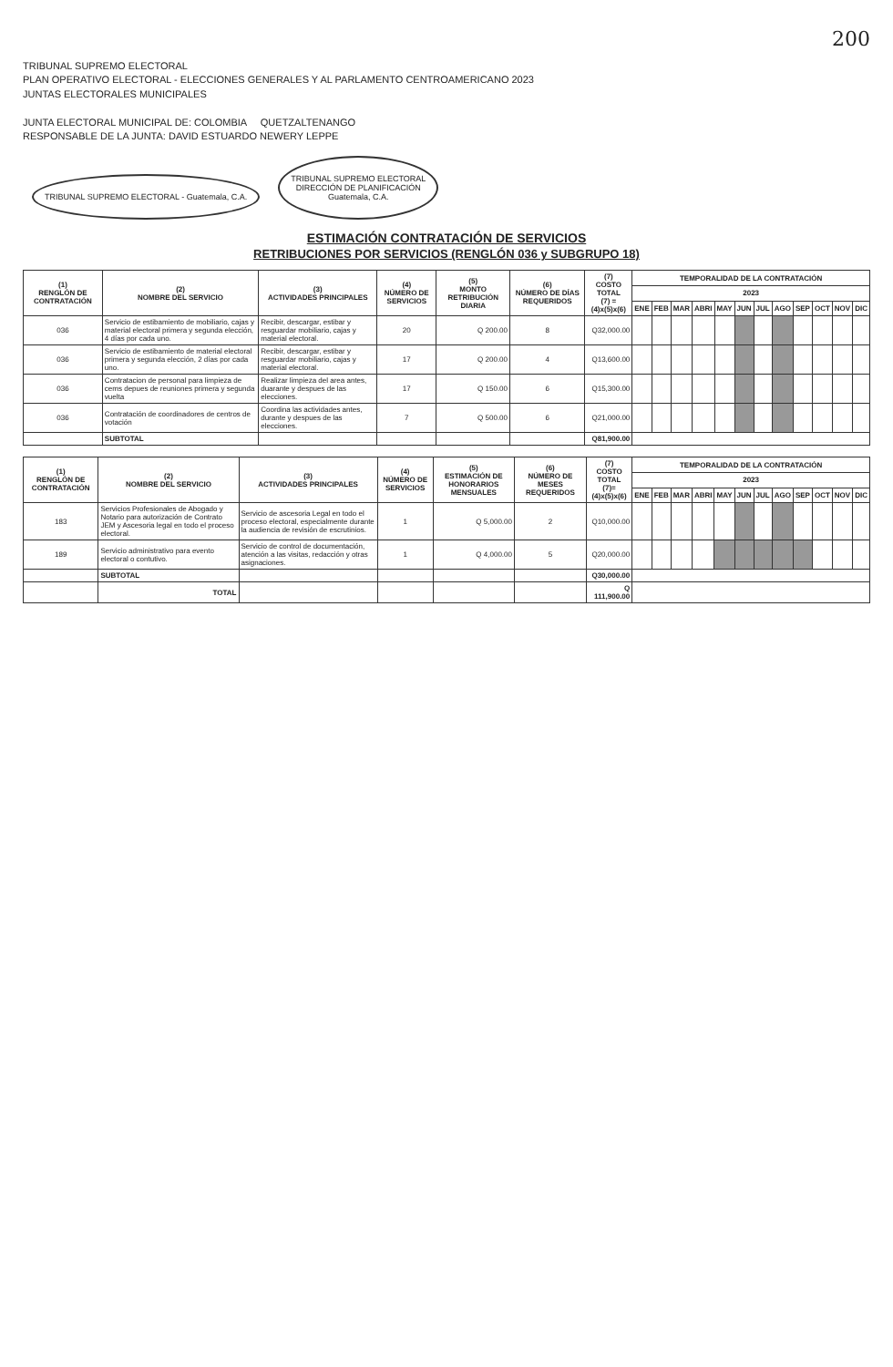200
TRIBUNAL SUPREMO ELECTORAL
PLAN OPERATIVO ELECTORAL - ELECCIONES GENERALES Y AL PARLAMENTO CENTROAMERICANO 2023
JUNTAS ELECTORALES MUNICIPALES
JUNTA ELECTORAL MUNICIPAL DE: COLOMBIA QUETZALTENANGO
RESPONSABLE DE LA JUNTA: DAVID ESTUARDO NEWERY LEPPE
TRIBUNAL SUPREMO ELECTORAL - Guatemala, C.A. TRIBUNAL SUPREMO ELECTORAL
DIRECCIÓN DE PLANIFICACIÓN
Guatemala, C.A.
ESTIMACIÓN CONTRATACIÓN DE SERVICIOS
RETRIBUCIONES POR SERVICIOS (RENGLÓN 036 y SUBGRUPO 18)
| (1) RENGLÓN DE CONTRATACIÓN | (2) NOMBRE DEL SERVICIO | (3) ACTIVIDADES PRINCIPALES | (4) NÚMERO DE SERVICIOS | (5) MONTO RETRIBUCIÓN DIARIA | (6) NÚMERO DE DÍAS REQUERIDOS | (7) COSTO TOTAL (7) = (4)x(5)x(6) | TEMPORALIDAD DE LA CONTRATACIÓN | | | | | | | | | | | |
| --- | --- | --- | --- | --- | --- | --- | --- | --- | --- | --- | --- | --- | --- | --- | --- | --- | --- | --- |
| | | | | | | | 2023 | | | | | | | | | | | |
| | | | | | | | ENE | FEB | MAR | ABRI | MAY | JUN | JUL | AGO | SEP | OCT | NOV | DIC |
| 036 | Servicio de estibamiento de mobiliario, cajas y material electoral primera y segunda elección, 4 días por cada uno. | Recibir, descargar, estibar y resguardar mobiliario, cajas y material electoral. | 20 | Q 200.00 | 8 | Q32,000.00 | | | | | | | | | | | | |
| 036 | Servicio de estibamiento de material electoral primera y segunda elección, 2 días por cada uno. | Recibir, descargar, estibar y resguardar mobiliario, cajas y material electoral. | 17 | Q 200.00 | 4 | Q13,600.00 | | | | | | | | | | | | |
| 036 | Contratacion de personal para limpieza de cems depues de reuniones primera y segunda vuelta | Realizar limpieza del area antes, duarante y despues de las elecciones. | 17 | Q 150.00 | 6 | Q15,300.00 | | | | | | | | | | | | |
| 036 | Contratación de coordinadores de centros de votación | Coordina las actividades antes, durante y despues de las elecciones. | 7 | Q 500.00 | 6 | Q21,000.00 | | | | | | | | | | | | |
| | SUBTOTAL | | | | | Q81,900.00 | | | | | | | | | | | | |
| (1) RENGLÓN DE CONTRATACIÓN | (2) NOMBRE DEL SERVICIO | (3) ACTIVIDADES PRINCIPALES | (4) NÚMERO DE SERVICIOS | (5) ESTIMACIÓN DE HONORARIOS MENSUALES | (6) NÚMERO DE MESES REQUERIDOS | (7) COSTO TOTAL (7)=(4)x(5)x(6) | TEMPORALIDAD DE LA CONTRATACIÓN | | | | | | | | | | | |
| --- | --- | --- | --- | --- | --- | --- | --- | --- | --- | --- | --- | --- | --- | --- | --- | --- | --- | --- |
| | | | | | | | 2023 | | | | | | | | | | | |
| | | | | | | | ENE | FEB | MAR | ABRI | MAY | JUN | JUL | AGO | SEP | OCT | NOV | DIC |
| 183 | Servicios Profesionales de Abogado y Notario para autorización de Contrato JEM y Ascesoria legal en todo el proceso electoral. | Servicio de ascesoria Legal en todo el proceso electoral, especialmente durante la audiencia de revisión de escrutinios. | 1 | Q 5,000.00 | 2 | Q10,000.00 | | | | | | | | | | | | |
| 189 | Servicio administrativo para evento electoral o contutivo. | Servicio de control de documentación, atención a las visitas, redacción y otras asignaciones. | 1 | Q 4,000.00 | 5 | Q20,000.00 | | | | | | | | | | | | |
| | SUBTOTAL | | | | | Q30,000.00 | | | | | | | | | | | | |
| | TOTAL | | | | | Q 111,900.00 | | | | | | | | | | | | |